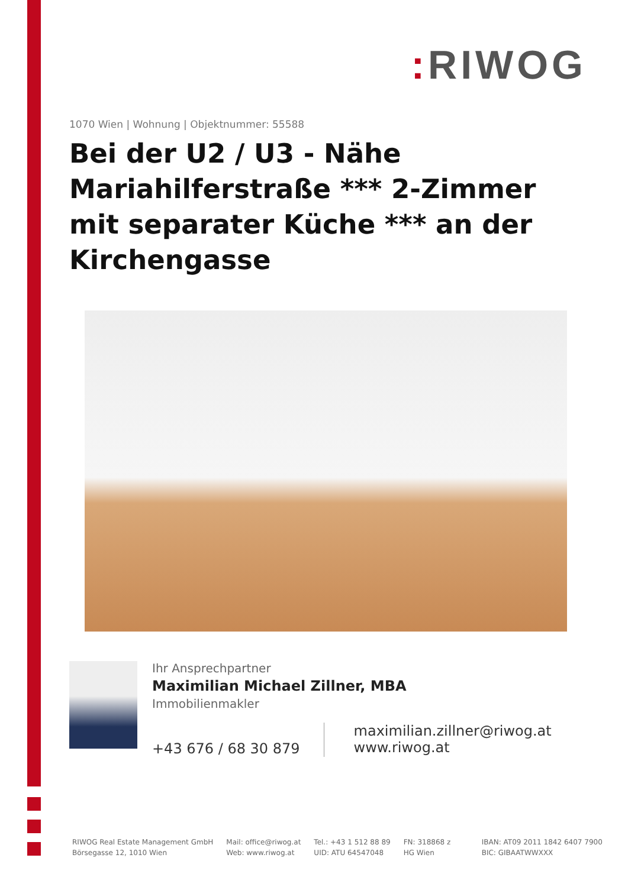: RIWOG
1070 Wien | Wohnung | Objektnummer: 55588
Bei der U2 / U3 - Nähe Mariahilferstraße *** 2-Zimmer mit separater Küche *** an der Kirchengasse
Ihr Ansprechpartner
Maximilian Michael Zillner, MBA
Immobilienmakler
+43 676 / 68 30 879
maximilian.zillner@riwog.at
www.riwog.at
RIWOG Real Estate Management GmbH
Börsegasse 12, 1010 Wien
Mail: office@riwog.at
Web: www.riwog.at
Tel.: +43 1 512 88 89
UID: ATU 64547048
FN: 318868 z
HG Wien
IBAN: AT09 2011 1842 6407 7900
BIC: GIBAATWWXXX